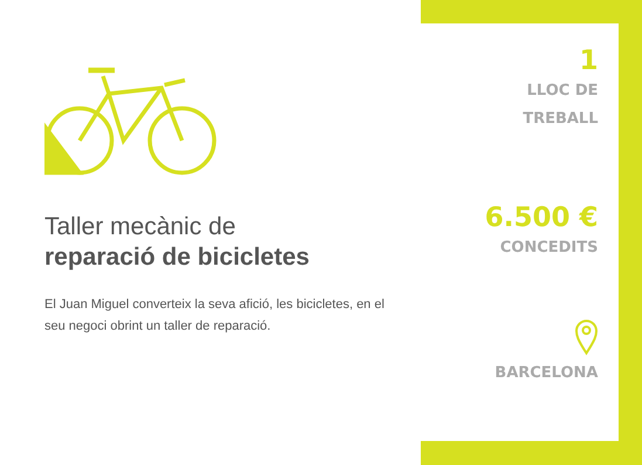Taller mecànic de
reparació de bicicletes
El Juan Miguel converteix la seva afició, les bicicletes, en el seu negoci obrint un taller de reparació.
1
LLOC DE
TREBALL
6.500 €
CONCEDITS
BARCELONA